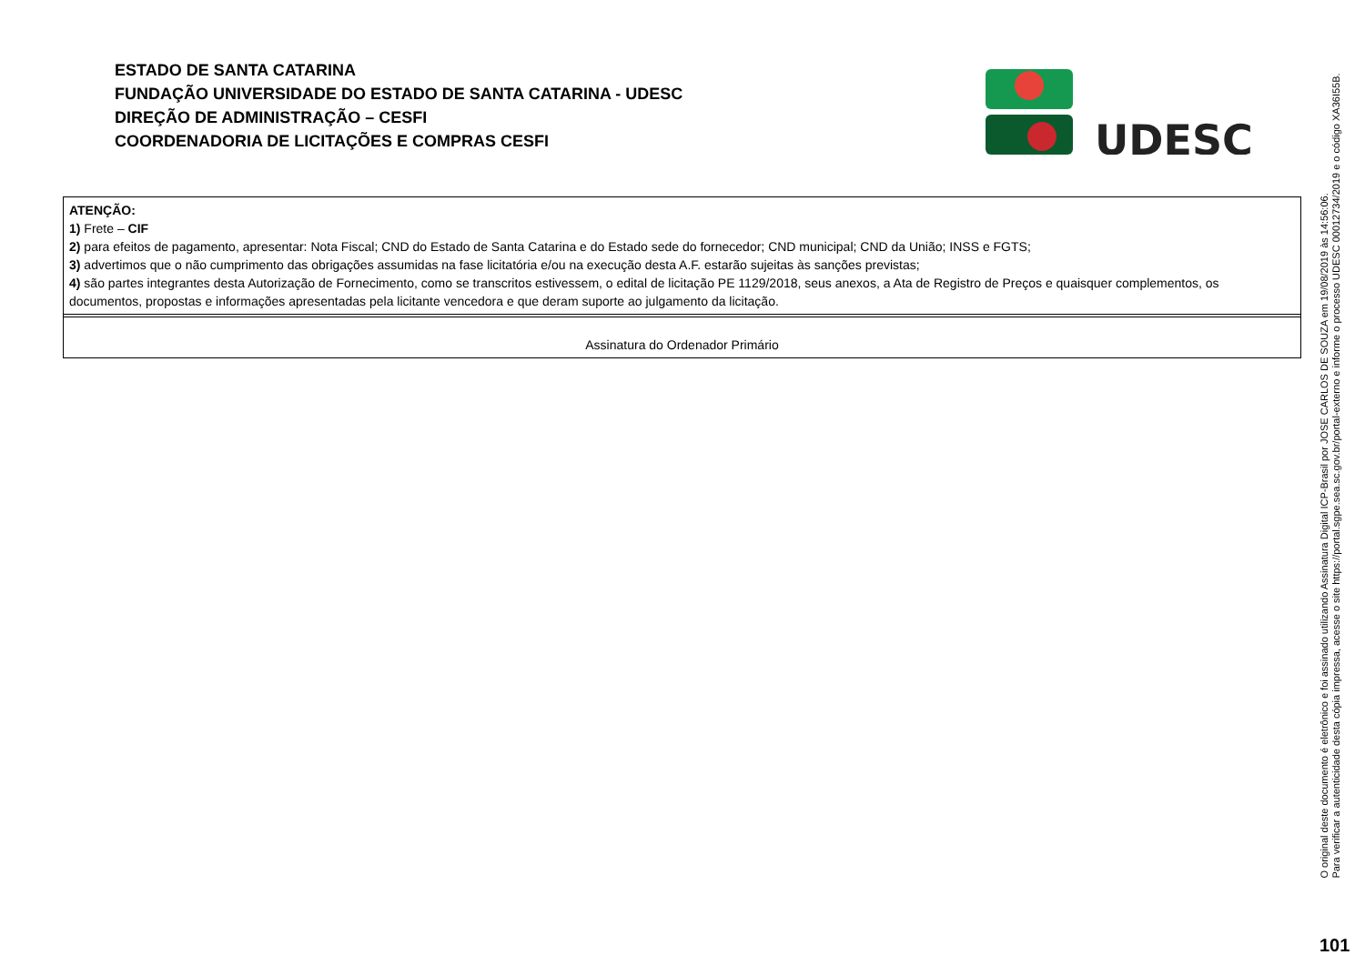ESTADO DE SANTA CATARINA
FUNDAÇÃO UNIVERSIDADE DO ESTADO DE SANTA CATARINA - UDESC
DIREÇÃO DE ADMINISTRAÇÃO – CESFI
COORDENADORIA DE LICITAÇÕES E COMPRAS CESFI
UDESC
| ATENÇÃO: 1) Frete – CIF 2) para efeitos de pagamento, apresentar: Nota Fiscal; CND do Estado de Santa Catarina e do Estado sede do fornecedor; CND municipal; CND da União; INSS e FGTS; 3) advertimos que o não cumprimento das obrigações assumidas na fase licitatória e/ou na execução desta A.F. estarão sujeitas às sanções previstas; 4) são partes integrantes desta Autorização de Fornecimento, como se transcritos estivessem, o edital de licitação PE 1129/2018, seus anexos, a Ata de Registro de Preços e quaisquer complementos, os documentos, propostas e informações apresentadas pela licitante vencedora e que deram suporte ao julgamento da licitação. |
| Assinatura do Ordenador Primário |
O original deste documento é eletrônico e foi assinado utilizando Assinatura Digital ICP-Brasil por JOSE CARLOS DE SOUZA em 19/08/2019 às 14:56:06.
Para verificar a autenticidade desta cópia impressa, acesse o site https://portal.sgpe.sea.sc.gov.br/portal-externo e informe o processo UDESC 00012734/2019 e o código XA36I55B.
101